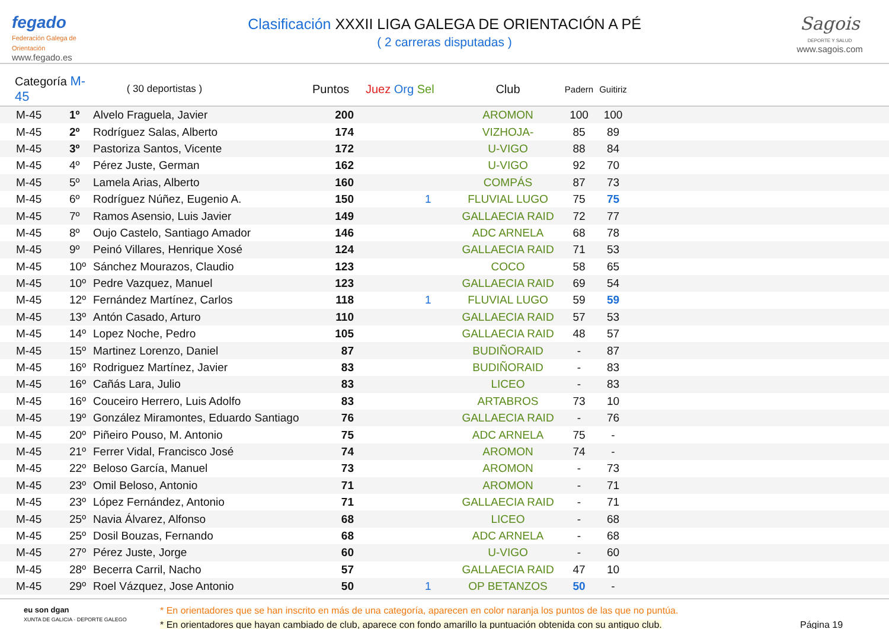fegado
Federación Galega de Orientación
www.fegado.es
Clasificación XXXII LIGA GALEGA DE ORIENTACIÓN A PÉ
( 2 carreras disputadas )
Sagois
DEPORTE Y SALUD
www.sagois.com
| Categoría M-45 | | ( 30 deportistas ) | Puntos | Juez Org Sel | Club | Padern | Guitiriz | |
| --- | --- | --- | --- | --- | --- | --- | --- | --- |
| M-45 | 1º | Alvelo Fraguela, Javier | 200 | | AROMON | 100 | 100 | |
| M-45 | 2º | Rodríguez Salas, Alberto | 174 | | VIZHOJA- | 85 | 89 | |
| M-45 | 3º | Pastoriza Santos, Vicente | 172 | | U-VIGO | 88 | 84 | |
| M-45 | 4º | Pérez Juste, German | 162 | | U-VIGO | 92 | 70 | |
| M-45 | 5º | Lamela Arias, Alberto | 160 | | COMPÁS | 87 | 73 | |
| M-45 | 6º | Rodríguez Núñez, Eugenio A. | 150 | 1 | FLUVIAL LUGO | 75 | 75 | |
| M-45 | 7º | Ramos Asensio, Luis Javier | 149 | | GALLAECIA RAID | 72 | 77 | |
| M-45 | 8º | Oujo Castelo, Santiago Amador | 146 | | ADC ARNELA | 68 | 78 | |
| M-45 | 9º | Peinó Villares, Henrique Xosé | 124 | | GALLAECIA RAID | 71 | 53 | |
| M-45 | 10º | Sánchez Mourazos, Claudio | 123 | | COCO | 58 | 65 | |
| M-45 | 10º | Pedre Vazquez, Manuel | 123 | | GALLAECIA RAID | 69 | 54 | |
| M-45 | 12º | Fernández Martínez, Carlos | 118 | 1 | FLUVIAL LUGO | 59 | 59 | |
| M-45 | 13º | Antón Casado, Arturo | 110 | | GALLAECIA RAID | 57 | 53 | |
| M-45 | 14º | Lopez Noche, Pedro | 105 | | GALLAECIA RAID | 48 | 57 | |
| M-45 | 15º | Martinez Lorenzo, Daniel | 87 | | BUDIÑORAID | - | 87 | |
| M-45 | 16º | Rodriguez Martínez, Javier | 83 | | BUDIÑORAID | - | 83 | |
| M-45 | 16º | Cañás Lara, Julio | 83 | | LICEO | - | 83 | |
| M-45 | 16º | Couceiro Herrero, Luis Adolfo | 83 | | ARTABROS | 73 | 10 | |
| M-45 | 19º | González Miramontes, Eduardo Santiago | 76 | | GALLAECIA RAID | - | 76 | |
| M-45 | 20º | Piñeiro Pouso, M. Antonio | 75 | | ADC ARNELA | 75 | - | |
| M-45 | 21º | Ferrer Vidal, Francisco José | 74 | | AROMON | 74 | - | |
| M-45 | 22º | Beloso García, Manuel | 73 | | AROMON | - | 73 | |
| M-45 | 23º | Omil Beloso, Antonio | 71 | | AROMON | - | 71 | |
| M-45 | 23º | López Fernández, Antonio | 71 | | GALLAECIA RAID | - | 71 | |
| M-45 | 25º | Navia Álvarez, Alfonso | 68 | | LICEO | - | 68 | |
| M-45 | 25º | Dosil Bouzas, Fernando | 68 | | ADC ARNELA | - | 68 | |
| M-45 | 27º | Pérez Juste, Jorge | 60 | | U-VIGO | - | 60 | |
| M-45 | 28º | Becerra Carril, Nacho | 57 | | GALLAECIA RAID | 47 | 10 | |
| M-45 | 29º | Roel Vázquez, Jose Antonio | 50 | 1 | OP BETANZOS | 50 | - | |
eu son dgan
XUNTA DE GALICIA · DEPORTE GALEGO
* En orientadores que se han inscrito en más de una categoría, aparecen en color naranja los puntos de las que no puntúa.
* En orientadores que hayan cambiado de club, aparece con fondo amarillo la puntuación obtenida con su antiguo club.
Página 19